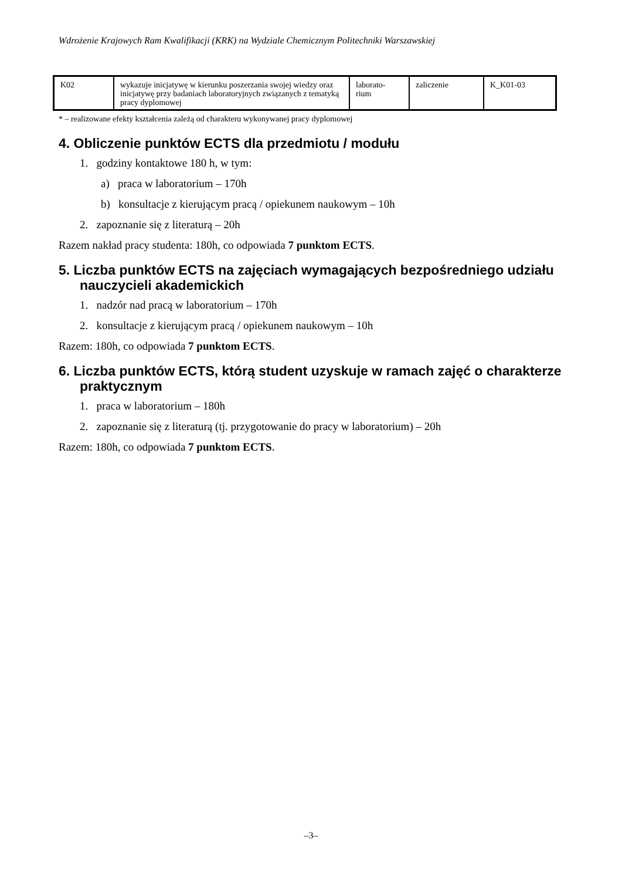Wdrożenie Krajowych Ram Kwalifikacji (KRK) na Wydziale Chemicznym Politechniki Warszawskiej
| K02 | wykazuje inicjatywę w kierunku poszerzania swojej wiedzy oraz inicjatywę przy badaniach laboratoryjnych związanych z tematyką pracy dyplomowej | laborato- rium | zaliczenie | K_K01-03 |
* – realizowane efekty kształcenia zależą od charakteru wykonywanej pracy dyplomowej
4. Obliczenie punktów ECTS dla przedmiotu / modułu
1. godziny kontaktowe 180 h, w tym:
a) praca w laboratorium – 170h
b) konsultacje z kierującym pracą / opiekunem naukowym – 10h
2. zapoznanie się z literaturą – 20h
Razem nakład pracy studenta: 180h, co odpowiada 7 punktom ECTS.
5. Liczba punktów ECTS na zajęciach wymagających bezpośredniego udziału nauczycieli akademickich
1. nadzór nad pracą w laboratorium – 170h
2. konsultacje z kierującym pracą / opiekunem naukowym – 10h
Razem: 180h, co odpowiada 7 punktom ECTS.
6. Liczba punktów ECTS, którą student uzyskuje w ramach zajęć o charakterze praktycznym
1. praca w laboratorium – 180h
2. zapoznanie się z literaturą (tj. przygotowanie do pracy w laboratorium) – 20h
Razem: 180h, co odpowiada 7 punktom ECTS.
–3–